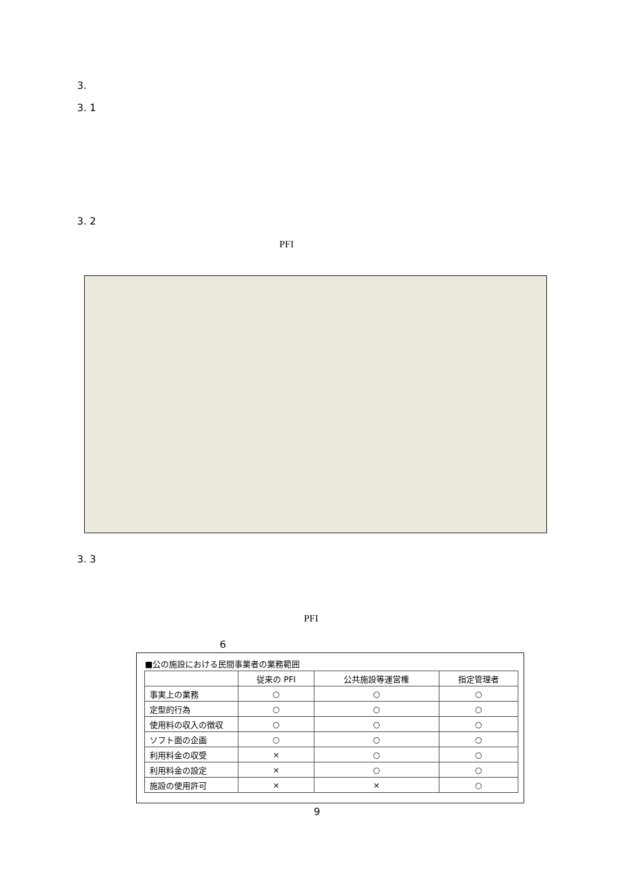3.
3. 1
3. 2
PFI
3. 3
PFI
6
■公の施設における民間事業者の業務範囲
| | 従来の PFI | 公共施設等運営権 | 指定管理者 |
| --- | --- | --- | --- |
| 事実上の業務 | ○ | ○ | ○ |
| 定型的行為 | ○ | ○ | ○ |
| 使用料の収入の徴収 | ○ | ○ | ○ |
| ソフト面の企画 | ○ | ○ | ○ |
| 利用料金の収受 | × | ○ | ○ |
| 利用料金の設定 | × | ○ | ○ |
| 施設の使用許可 | × | × | ○ |
9